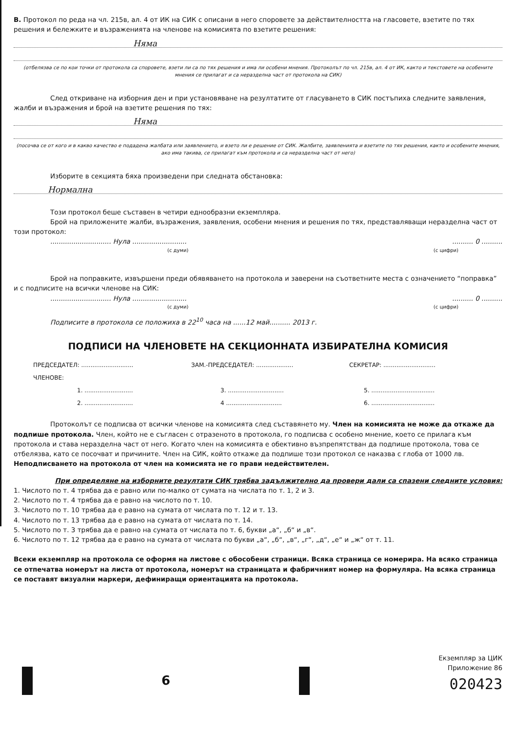В. Протокол по реда на чл. 215в, ал. 4 от ИК на СИК с описани в него споровете за действителността на гласовете, взетите по тях решения и бележките и възраженията на членове на комисията по взетите решения:
Няма
(отбелязва се по кои точки от протокола са споровете, взети ли са по тях решения и има ли особени мнения. Протоколът по чл. 215в, ал. 4 от ИК, както и текстовете на особените мнения се прилагат и са неразделна част от протокола на СИК)
След откриване на изборния ден и при установяване на резултатите от гласуването в СИК постъпиха следните заявления, жалби и възражения и брой на взетите решения по тях:
Няма
(посочва се от кого и в какво качество е подадена жалбата или заявлението, и взето ли е решение от СИК. Жалбите, заявленията и взетите по тях решения, както и особените мнения, ако има такива, се прилагат към протокола и са неразделна част от него)
Изборите в секцията бяха произведени при следната обстановка:
Нормална
Този протокол беше съставен в четири еднообразни екземпляра.
Брой на приложените жалби, възражения, заявления, особени мнения и решения по тях, представляващи неразделна част от този протокол:
............................. Нула .................................... 0 ..........
(с думи) (с цифри)
Брой на поправките, извършени преди обявяването на протокола и заверени на съответните места с означението “поправка” и с подписите на всички членове на СИК:
............................. Нула .................................... 0 ..........
(с думи) (с цифри)
Подписите в протокола се положиха в 22<sup>10</sup> часа на ......12 май.......... 2013 г.
ПОДПИСИ НА ЧЛЕНОВЕТЕ НА СЕКЦИОННАТА ИЗБИРАТЕЛНА КОМИСИЯ
ПРЕДСЕДАТЕЛ: ............................
ЗАМ.-ПРЕДСЕДАТЕЛ: ....................
СЕКРЕТАР: ............................
ЧЛЕНОВЕ:
1. .......................... 3. ..............................
5. ..................................
2. .......................... 4 ..............................
6. ..................................
Протоколът се подписва от всички членове на комисията след съставянето му. Член на комисията не може да откаже да подпише протокола. Член, който не е съгласен с отразеното в протокола, го подписва с особено мнение, което се прилага към протокола и става неразделна част от него. Когато член на комисията е обективно възпрепятстван да подпише протокола, това се отбелязва, като се посочват и причините. Член на СИК, който откаже да подпише този протокол се наказва с глоба от 1000 лв. Неподписването на протокола от член на комисията не го прави недействителен.
При определяне на изборните резултати СИК трябва задължително да провери дали са спазени следните условия:
1. Числото по т. 4 трябва да е равно или по-малко от сумата на числата по т. 1, 2 и 3.
2. Числото по т. 4 трябва да е равно на числото по т. 10.
3. Числото по т. 10 трябва да е равно на сумата от числата по т. 12 и т. 13.
4. Числото по т. 13 трябва да е равно на сумата от числата по т. 14.
5. Числото по т. 3 трябва да е равно на сумата от числата по т. 6, букви „а“, „б“ и „в“.
6. Числото по т. 12 трябва да е равно на сумата от числата по букви „а“, „б“, „в“, „г“, „д“, „е“ и „ж“ от т. 11.
Всеки екземпляр на протокола се оформя на листове с обособени страници. Всяка страница се номерира. На всяко страница се отпечатва номерът на листа от протокола, номерът на страницата и фабричният номер на формуляра. На всяка страница се поставят визуални маркери, дефиниращи ориентацията на протокола.
6
Екземпляр за ЦИК
Приложение 86
020423